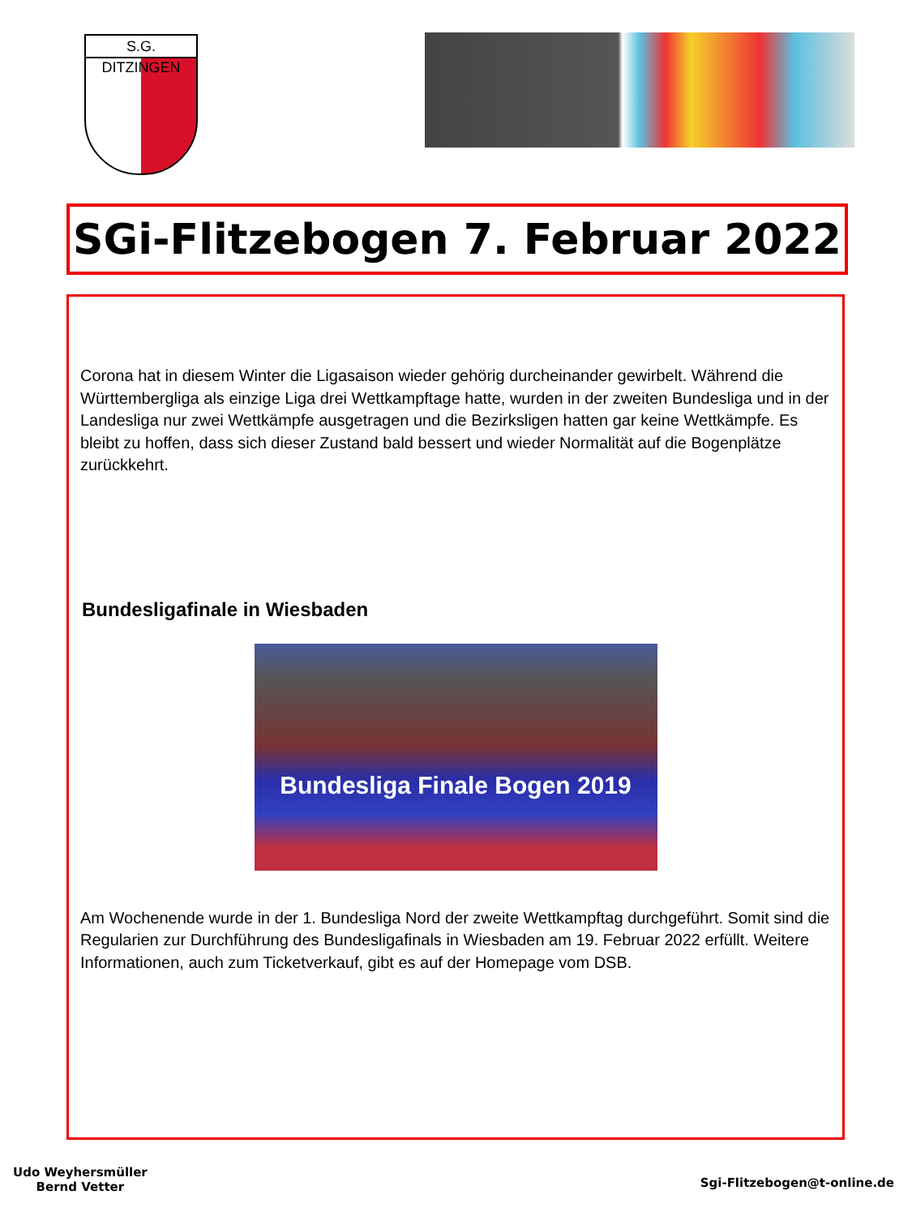S.G. DITZINGEN
SGi-Flitzebogen 7. Februar 2022
Corona hat in diesem Winter die Ligasaison wieder gehörig durcheinander gewirbelt. Während die Württembergliga als einzige Liga drei Wettkampftage hatte, wurden in der zweiten Bundesliga und in der Landesliga nur zwei Wettkämpfe ausgetragen und die Bezirksligen hatten gar keine Wettkämpfe. Es bleibt zu hoffen, dass sich dieser Zustand bald bessert und wieder Normalität auf die Bogenplätze zurückkehrt.
Bundesligafinale in Wiesbaden
Bundesliga Finale Bogen 2019
Am Wochenende wurde in der 1. Bundesliga Nord der zweite Wettkampftag durchgeführt. Somit sind die Regularien zur Durchführung des Bundesligafinals in Wiesbaden am 19. Februar 2022 erfüllt. Weitere Informationen, auch zum Ticketverkauf, gibt es auf der Homepage vom DSB.
Udo Weyhersmüller
Bernd Vetter
Sgi-Flitzebogen@t-online.de